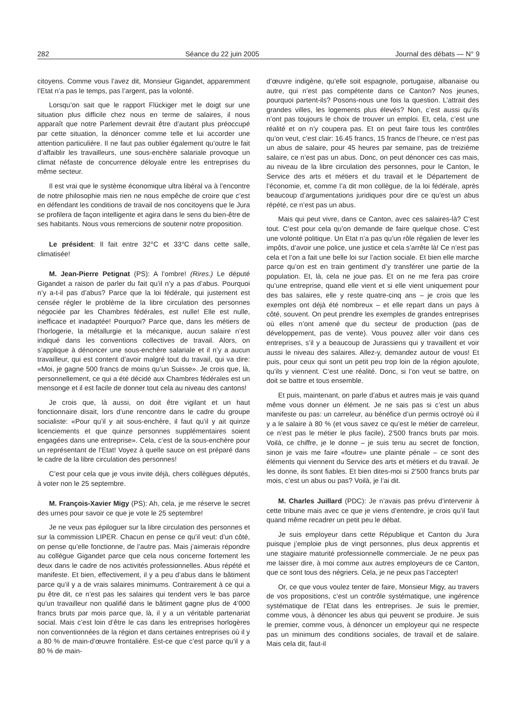282 Séance du 22 juin 2005 Journal des débats — N° 9
citoyens. Comme vous l’avez dit, Monsieur Gigandet, apparemment l’Etat n’a pas le temps, pas l’argent, pas la volonté.
Lorsqu’on sait que le rapport Flückiger met le doigt sur une situation plus difficile chez nous en terme de salaires, il nous apparaît que notre Parlement devrait être d’autant plus préoccupé par cette situation, la dénoncer comme telle et lui accorder une attention particulière. Il ne faut pas oublier également qu’outre le fait d’affaiblir les travailleurs, une sous-enchère salariale provoque un climat néfaste de concurrence déloyale entre les entreprises du même secteur.
Il est vrai que le système économique ultra libéral va à l’encontre de notre philosophie mais rien ne nous empêche de croire que c’est en défendant les conditions de travail de nos concitoyens que le Jura se profilera de façon intelligente et agira dans le sens du bien-être de ses habitants. Nous vous remercions de soutenir notre proposition.
Le président: Il fait entre 32°C et 33°C dans cette salle, climatisée!
M. Jean-Pierre Petignat (PS): A l’ombre! (Rires.) Le député Gigandet a raison de parler du fait qu’il n’y a pas d’abus. Pourquoi n’y a-t-il pas d’abus? Parce que la loi fédérale, qui justement est censée régler le problème de la libre circulation des personnes négociée par les Chambres fédérales, est nulle! Elle est nulle, inefficace et inadaptée! Pourquoi? Parce que, dans les métiers de l’horlogerie, la métallurgie et la mécanique, aucun salaire n’est indiqué dans les conventions collectives de travail. Alors, on s’applique à dénoncer une sous-enchère salariale et il n’y a aucun travailleur, qui est content d’avoir malgré tout du travail, qui va dire: «Moi, je gagne 500 francs de moins qu’un Suisse». Je crois que, là, personnellement, ce qui a été décidé aux Chambres fédérales est un mensonge et il est facile de donner tout cela au niveau des cantons!
Je crois que, là aussi, on doit être vigilant et un haut fonctionnaire disait, lors d’une rencontre dans le cadre du groupe socialiste: «Pour qu’il y ait sous-enchère, il faut qu’il y ait quinze licenciements et que quinze personnes supplémentaires soient engagées dans une entreprise». Cela, c’est de la sous-enchère pour un représentant de l’Etat! Voyez à quelle sauce on est préparé dans le cadre de la libre circulation des personnes!
C’est pour cela que je vous invite déjà, chers collègues députés, à voter non le 25 septembre.
M. François-Xavier Migy (PS): Ah, cela, je me réserve le secret des urnes pour savoir ce que je vote le 25 septembre!
Je ne veux pas épiloguer sur la libre circulation des personnes et sur la commission LIPER. Chacun en pense ce qu’il veut: d’un côté, on pense qu’elle fonctionne, de l’autre pas. Mais j’aimerais répondre au collègue Gigandet parce que cela nous concerne fortement les deux dans le cadre de nos activités professionnelles. Abus répété et manifeste. Et bien, effectivement, il y a peu d’abus dans le bâtiment parce qu’il y a de vrais salaires minimums. Contrairement à ce qui a pu être dit, ce n’est pas les salaires qui tendent vers le bas parce qu’un travailleur non qualifié dans le bâtiment gagne plus de 4’000 francs bruts par mois parce que, là, il y a un véritable partenariat social. Mais c’est loin d’être le cas dans les entreprises horlogères non conventionnées de la région et dans certaines entreprises où il y a 80 % de main-d’œuvre frontalière. Est-ce que c’est parce qu’il y a 80 % de main-
d’œuvre indigène, qu’elle soit espagnole, portugaise, albanaise ou autre, qui n’est pas compétente dans ce Canton? Nos jeunes, pourquoi partent-ils? Posons-nous une fois la question. L’attrait des grandes villes, les logements plus élevés? Non, c’est aussi qu’ils n’ont pas toujours le choix de trouver un emploi. Et, cela, c’est une réalité et on n’y coupera pas. Et on peut faire tous les contrôles qu’on veut, c’est clair: 16.45 francs, 15 francs de l’heure, ce n’est pas un abus de salaire, pour 45 heures par semaine, pas de treizième salaire, ce n’est pas un abus. Donc, on peut dénoncer ces cas mais, au niveau de la libre circulation des personnes, pour le Canton, le Service des arts et métiers et du travail et le Département de l’économie, et, comme l’a dit mon collègue, de la loi fédérale, après beaucoup d’argumentations juridiques pour dire ce qu’est un abus répété, ce n’est pas un abus.
Mais qui peut vivre, dans ce Canton, avec ces salaires-là? C’est tout. C’est pour cela qu’on demande de faire quelque chose. C’est une volonté politique. Un Etat n’a pas qu’un rôle régalien de lever les impôts, d’avoir une police, une justice et cela s’arrête là! Ce n’est pas cela et l’on a fait une belle loi sur l’action sociale. Et bien elle marche parce qu’on est en train gentiment d’y transférer une partie de la population. Et, là, cela ne joue pas. Et on ne me fera pas croire qu’une entreprise, quand elle vient et si elle vient uniquement pour des bas salaires, elle y reste quatre-cinq ans – je crois que les exemples ont déjà été nombreux – et elle repart dans un pays à côté, souvent. On peut prendre les exemples de grandes entreprises où elles n’ont amené que du secteur de production (pas de développement, pas de vente). Vous pouvez aller voir dans ces entreprises, s’il y a beaucoup de Jurassiens qui y travaillent et voir aussi le niveau des salaires. Allez-y, demandez autour de vous! Et puis, pour ceux qui sont un petit peu trop loin de la région ajoulote, qu’ils y viennent. C’est une réalité. Donc, si l’on veut se battre, on doit se battre et tous ensemble.
Et puis, maintenant, on parle d’abus et autres mais je vais quand même vous donner un élément. Je ne sais pas si c’est un abus manifeste ou pas: un carreleur, au bénéfice d’un permis octroyé où il y a le salaire à 80 % (et vous savez ce qu’est le métier de carreleur, ce n’est pas le métier le plus facile), 2’500 francs bruts par mois. Voilà, ce chiffre, je le donne – je suis tenu au secret de fonction, sinon je vais me faire «foutre» une plainte pénale – ce sont des éléments qui viennent du Service des arts et métiers et du travail. Je les donne, ils sont fiables. Et bien dites-moi si 2’500 francs bruts par mois, c’est un abus ou pas? Voilà, je l’ai dit.
M. Charles Juillard (PDC): Je n’avais pas prévu d’intervenir à cette tribune mais avec ce que je viens d’entendre, je crois qu’il faut quand même recadrer un petit peu le débat.
Je suis employeur dans cette République et Canton du Jura puisque j’emploie plus de vingt personnes, plus deux apprentis et une stagiaire maturité professionnelle commerciale. Je ne peux pas me laisser dire, à moi comme aux autres employeurs de ce Canton, que ce sont tous des négriers. Cela, je ne peux pas l’accepter!
Or, ce que vous voulez tenter de faire, Monsieur Migy, au travers de vos propositions, c’est un contrôle systématique, une ingérence systématique de l’Etat dans les entreprises. Je suis le premier, comme vous, à dénoncer les abus qui peuvent se produire. Je suis le premier, comme vous, à dénoncer un employeur qui ne respecte pas un minimum des conditions sociales, de travail et de salaire. Mais cela dit, faut-il